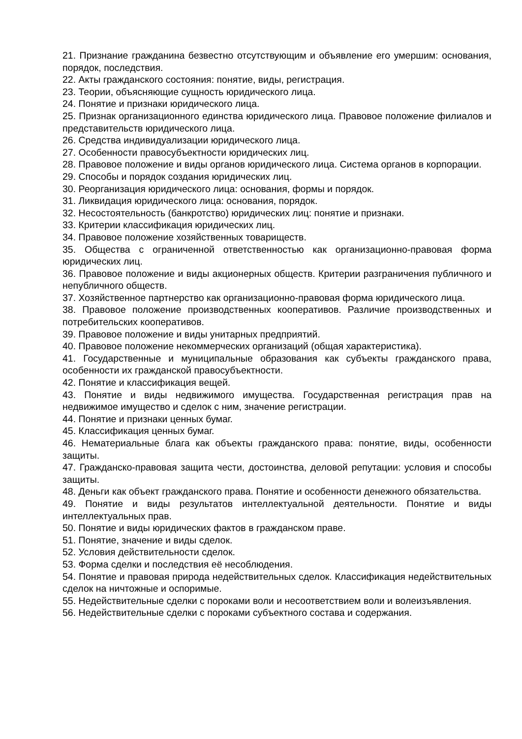21. Признание гражданина безвестно отсутствующим и объявление его умершим: основания, порядок, последствия.
22. Акты гражданского состояния: понятие, виды, регистрация.
23. Теории, объясняющие сущность юридического лица.
24. Понятие и признаки юридического лица.
25. Признак организационного единства юридического лица. Правовое положение филиалов и представительств юридического лица.
26. Средства индивидуализации юридического лица.
27. Особенности правосубъектности юридических лиц.
28. Правовое положение и виды органов юридического лица. Система органов в корпорации.
29. Способы и порядок создания юридических лиц.
30. Реорганизация юридического лица: основания, формы и порядок.
31. Ликвидация юридического лица: основания, порядок.
32. Несостоятельность (банкротство) юридических лиц: понятие и признаки.
33. Критерии классификация юридических лиц.
34. Правовое положение хозяйственных товариществ.
35. Общества с ограниченной ответственностью как организационно-правовая форма юридических лиц.
36. Правовое положение и виды акционерных обществ. Критерии разграничения публичного и непубличного обществ.
37. Хозяйственное партнерство как организационно-правовая форма юридического лица.
38. Правовое положение производственных кооперативов. Различие производственных и потребительских кооперативов.
39. Правовое положение и виды унитарных предприятий.
40. Правовое положение некоммерческих организаций (общая характеристика).
41. Государственные и муниципальные образования как субъекты гражданского права, особенности их гражданской правосубъектности.
42. Понятие и классификация вещей.
43. Понятие и виды недвижимого имущества. Государственная регистрация прав на недвижимое имущество и сделок с ним, значение регистрации.
44. Понятие и признаки ценных бумаг.
45. Классификация ценных бумаг.
46. Нематериальные блага как объекты гражданского права: понятие, виды, особенности защиты.
47. Гражданско-правовая защита чести, достоинства, деловой репутации: условия и способы защиты.
48. Деньги как объект гражданского права. Понятие и особенности денежного обязательства.
49. Понятие и виды результатов интеллектуальной деятельности. Понятие и виды интеллектуальных прав.
50. Понятие и виды юридических фактов в гражданском праве.
51. Понятие, значение и виды сделок.
52. Условия действительности сделок.
53. Форма сделки и последствия её несоблюдения.
54. Понятие и правовая природа недействительных сделок. Классификация недействительных сделок на ничтожные и оспоримые.
55. Недействительные сделки с пороками воли и несоответствием воли и волеизъявления.
56. Недействительные сделки с пороками субъектного состава и содержания.